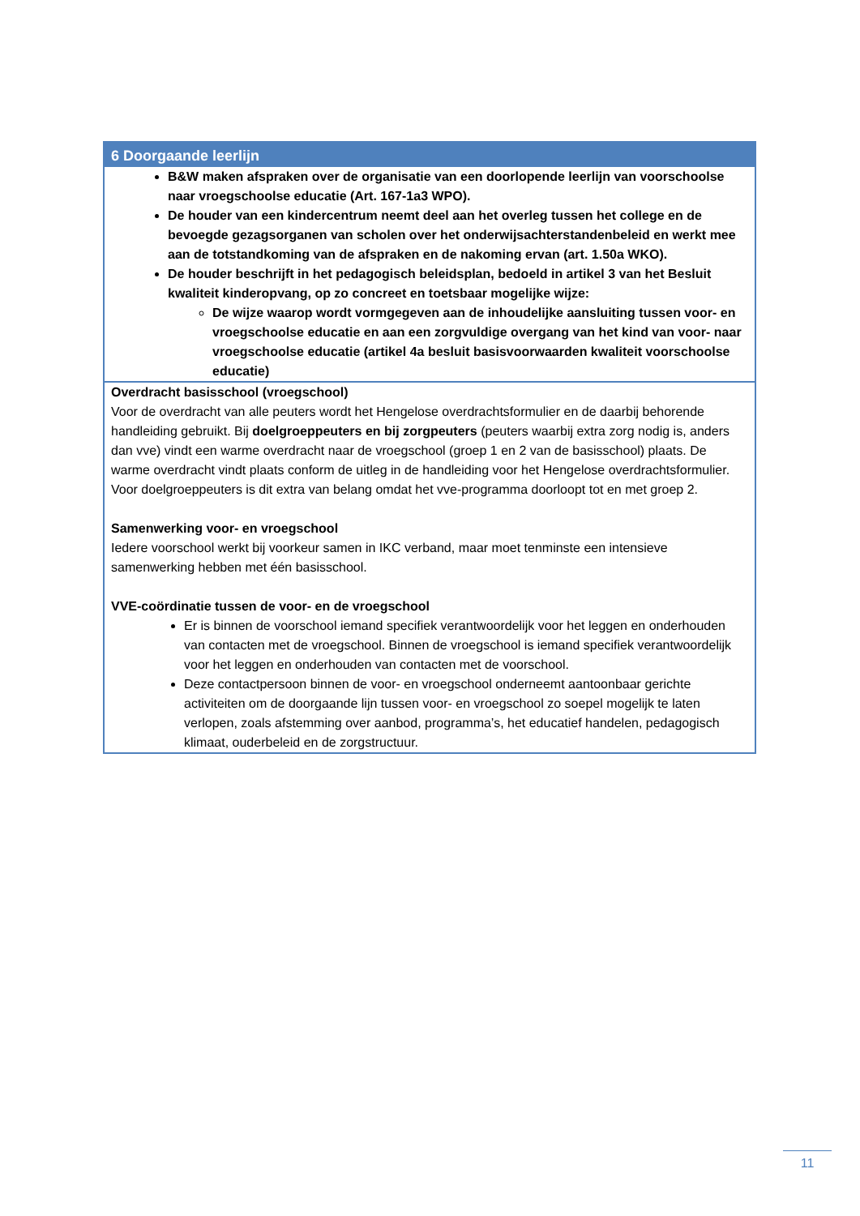| 6 Doorgaande leerlijn |
| --- |
| B&W maken afspraken over de organisatie van een doorlopende leerlijn van voorschoolse naar vroegschoolse educatie (Art. 167-1a3 WPO). De houder van een kindercentrum neemt deel aan het overleg tussen het college en de bevoegde gezagsorganen van scholen over het onderwijsachterstandenbeleid en werkt mee aan de totstandkoming van de afspraken en de nakoming ervan (art. 1.50a WKO). De houder beschrijft in het pedagogisch beleidsplan, bedoeld in artikel 3 van het Besluit kwaliteit kinderopvang, op zo concreet en toetsbaar mogelijke wijze: De wijze waarop wordt vormgegeven aan de inhoudelijke aansluiting tussen voor- en vroegschoolse educatie en aan een zorgvuldige overgang van het kind van voor- naar vroegschoolse educatie (artikel 4a besluit basisvoorwaarden kwaliteit voorschoolse educatie) |
| Overdracht basisschool (vroegschool) Voor de overdracht van alle peuters wordt het Hengelose overdrachtsformulier en de daarbij behorende handleiding gebruikt. Bij doelgroeppeuters en bij zorgpeuters (peuters waarbij extra zorg nodig is, anders dan vve) vindt een warme overdracht naar de vroegschool (groep 1 en 2 van de basisschool) plaats. De warme overdracht vindt plaats conform de uitleg in de handleiding voor het Hengelose overdrachtsformulier. Voor doelgroeppeuters is dit extra van belang omdat het vve-programma doorloopt tot en met groep 2. Samenwerking voor- en vroegschool Iedere voorschool werkt bij voorkeur samen in IKC verband, maar moet tenminste een intensieve samenwerking hebben met één basisschool. VVE-coördinatie tussen de voor- en de vroegschool Er is binnen de voorschool iemand specifiek verantwoordelijk voor het leggen en onderhouden van contacten met de vroegschool. Binnen de vroegschool is iemand specifiek verantwoordelijk voor het leggen en onderhouden van contacten met de voorschool. Deze contactpersoon binnen de voor- en vroegschool onderneemt aantoonbaar gerichte activiteiten om de doorgaande lijn tussen voor- en vroegschool zo soepel mogelijk te laten verlopen, zoals afstemming over aanbod, programma’s, het educatief handelen, pedagogisch klimaat, ouderbeleid en de zorgstructuur. |
11